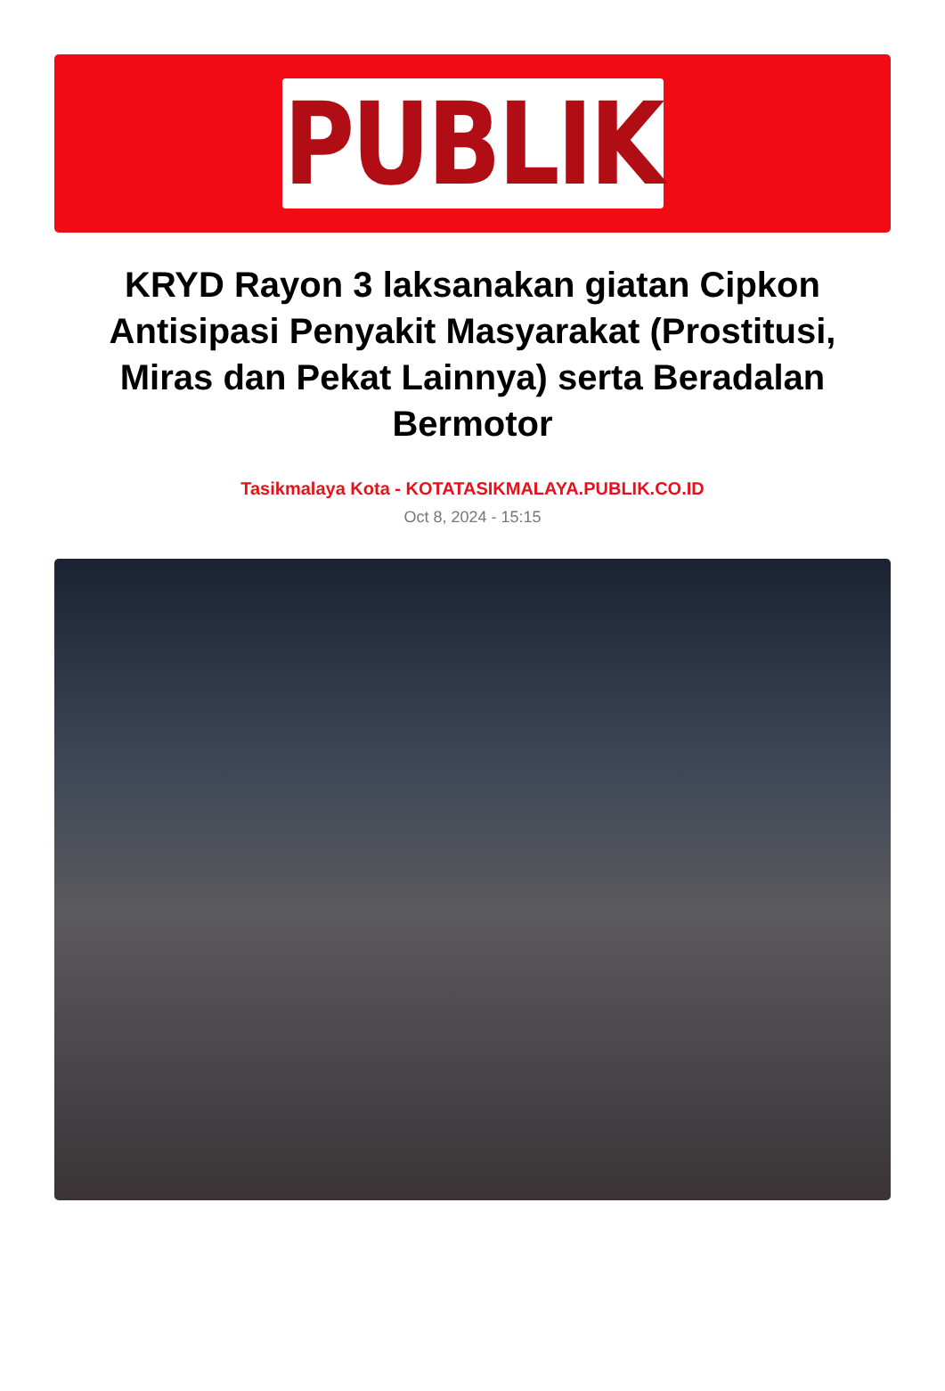PUBLIK
KRYD Rayon 3 laksanakan giatan Cipkon Antisipasi Penyakit Masyarakat (Prostitusi, Miras dan Pekat Lainnya) serta Beradalan Bermotor
Tasikmalaya Kota - KOTATASIKMALAYA.PUBLIK.CO.ID
Oct 8, 2024 - 15:15